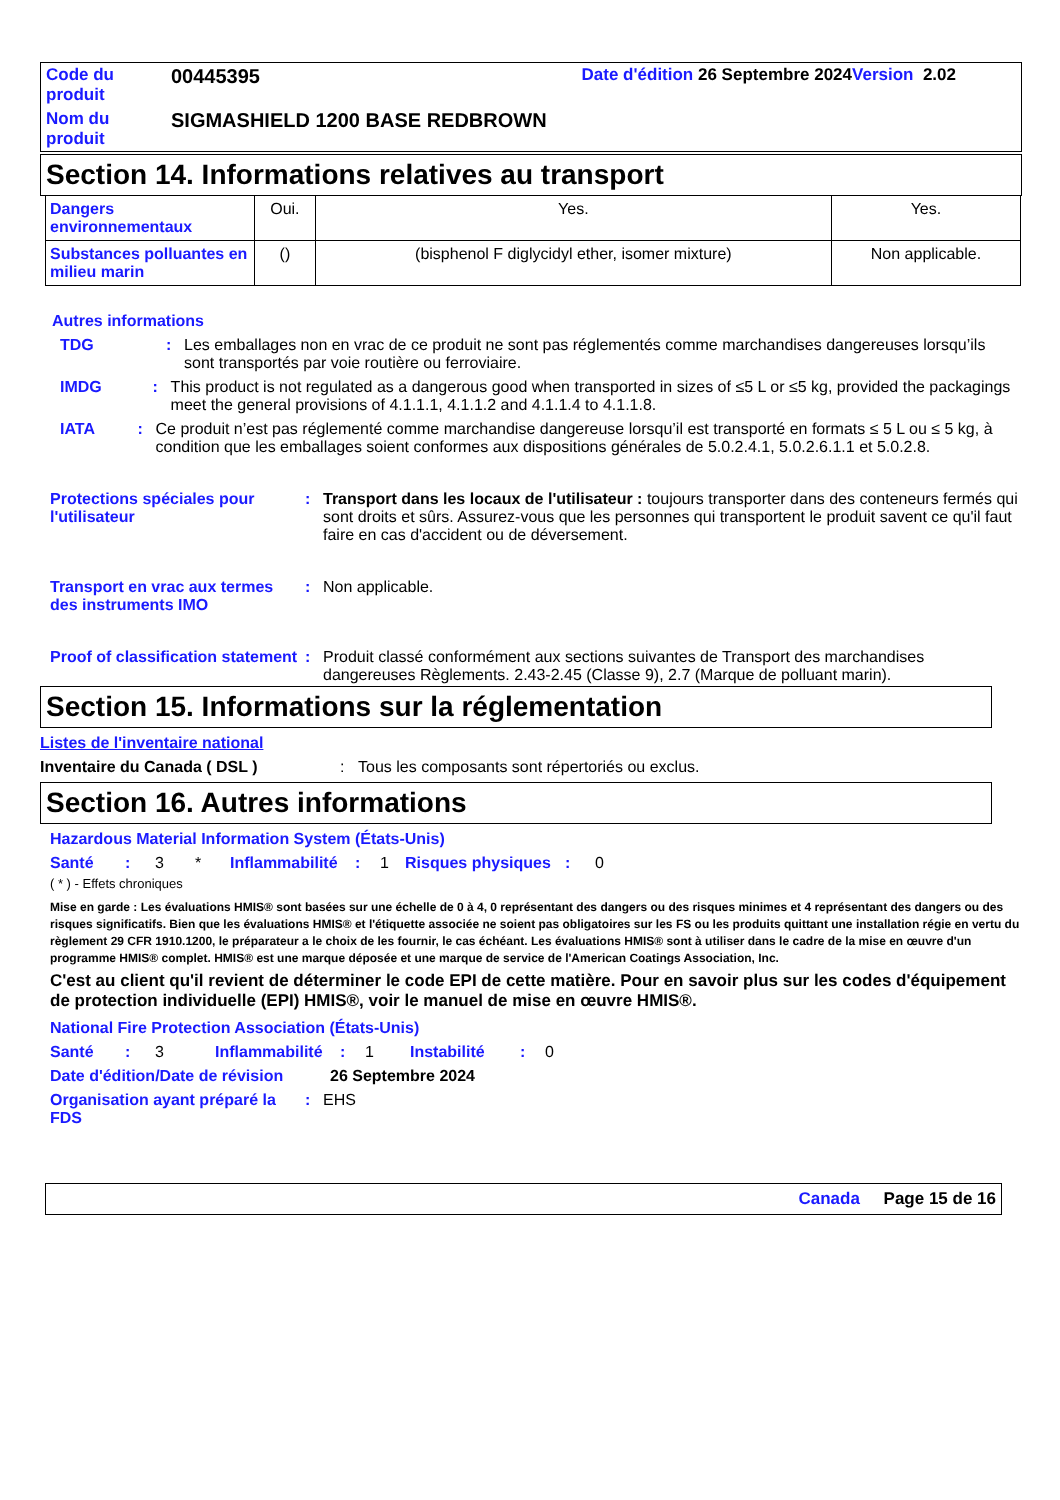| Code du produit | 00445395 | Date d'édition 26 Septembre 2024 Version 2.02 | |
| Nom du produit | SIGMASHIELD 1200 BASE REDBROWN | | |
Section 14. Informations relatives au transport
| Dangers environnementaux | Oui. | Yes. | Yes. |
| Substances polluantes en milieu marin | () | (bisphenol F diglycidyl ether, isomer mixture) | Non applicable. |
Autres informations
TDG : Les emballages non en vrac de ce produit ne sont pas réglementés comme marchandises dangereuses lorsqu’ils sont transportés par voie routière ou ferroviaire.
IMDG : This product is not regulated as a dangerous good when transported in sizes of ≤5 L or ≤5 kg, provided the packagings meet the general provisions of 4.1.1.1, 4.1.1.2 and 4.1.1.4 to 4.1.1.8.
IATA : Ce produit n’est pas réglementé comme marchandise dangereuse lorsqu’il est transporté en formats ≤ 5 L ou ≤ 5 kg, à condition que les emballages soient conformes aux dispositions générales de 5.0.2.4.1, 5.0.2.6.1.1 et 5.0.2.8.
Protections spéciales pour l'utilisateur
: Transport dans les locaux de l'utilisateur : toujours transporter dans des conteneurs fermés qui sont droits et sûrs. Assurez-vous que les personnes qui transportent le produit savent ce qu'il faut faire en cas d'accident ou de déversement.
Transport en vrac aux termes des instruments IMO
: Non applicable.
Proof of classification statement
: Produit classé conformément aux sections suivantes de Transport des marchandises dangereuses Règlements. 2.43-2.45 (Classe 9), 2.7 (Marque de polluant marin).
Section 15. Informations sur la réglementation
Listes de l'inventaire national
Inventaire du Canada ( DSL ) : Tous les composants sont répertoriés ou exclus.
Section 16. Autres informations
Hazardous Material Information System (États-Unis)
Santé: 3 * Inflammabilité: 1 Risques physiques: 0
( * ) - Effets chroniques
Mise en garde : Les évaluations HMIS® sont basées sur une échelle de 0 à 4, 0 représentant des dangers ou des risques minimes et 4 représentant des dangers ou des risques significatifs. Bien que les évaluations HMIS® et l'étiquette associée ne soient pas obligatoires sur les FS ou les produits quittant une installation régie en vertu du règlement 29 CFR 1910.1200, le préparateur a le choix de les fournir, le cas échéant. Les évaluations HMIS® sont à utiliser dans le cadre de la mise en œuvre d'un programme HMIS® complet. HMIS® est une marque déposée et une marque de service de l'American Coatings Association, Inc.
C'est au client qu'il revient de déterminer le code EPI de cette matière. Pour en savoir plus sur les codes d'équipement de protection individuelle (EPI) HMIS®, voir le manuel de mise en œuvre HMIS®.
National Fire Protection Association (États-Unis)
Santé: 3 Inflammabilité: 1 Instabilité: 0
Date d'édition/Date de révision
26 Septembre 2024
Organisation ayant préparé la FDS
: EHS
Canada Page 15 de 16